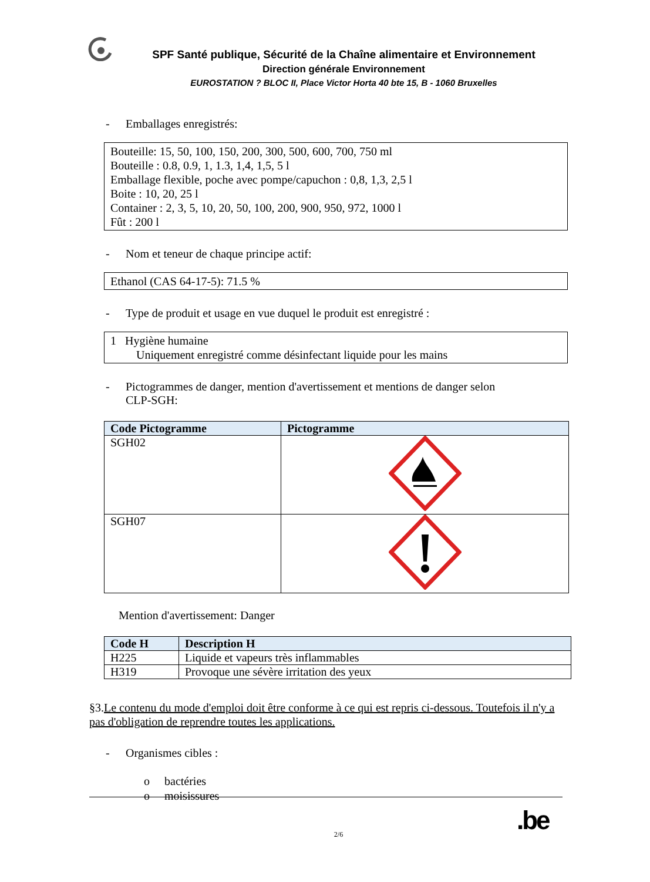SPF Santé publique, Sécurité de la Chaîne alimentaire et Environnement
Direction générale Environnement
EUROSTATION ? BLOC II, Place Victor Horta 40 bte 15, B - 1060 Bruxelles
- Emballages enregistrés:
Bouteille: 15, 50, 100, 150, 200, 300, 500, 600, 700, 750 ml
Bouteille : 0.8, 0.9, 1, 1.3, 1,4, 1,5, 5 l
Emballage flexible, poche avec pompe/capuchon : 0,8, 1,3, 2,5 l
Boite : 10, 20, 25 l
Container : 2, 3, 5, 10, 20, 50, 100, 200, 900, 950, 972, 1000 l
Fût : 200 l
- Nom et teneur de chaque principe actif:
Ethanol (CAS 64-17-5): 71.5 %
- Type de produit et usage en vue duquel le produit est enregistré :
1 Hygiène humaine
Uniquement enregistré comme désinfectant liquide pour les mains
- Pictogrammes de danger, mention d'avertissement et mentions de danger selon
CLP-SGH:
| Code Pictogramme | Pictogramme |
| --- | --- |
| SGH02 | |
| SGH07 | |
Mention d'avertissement: Danger
| Code H | Description H |
| --- | --- |
| H225 | Liquide et vapeurs très inflammables |
| H319 | Provoque une sévère irritation des yeux |
§3.Le contenu du mode d'emploi doit être conforme à ce qui est repris ci-dessous. Toutefois il n'y a pas d'obligation de reprendre toutes les applications.
- Organismes cibles :
o bactéries
o moisissures
2/6 .be